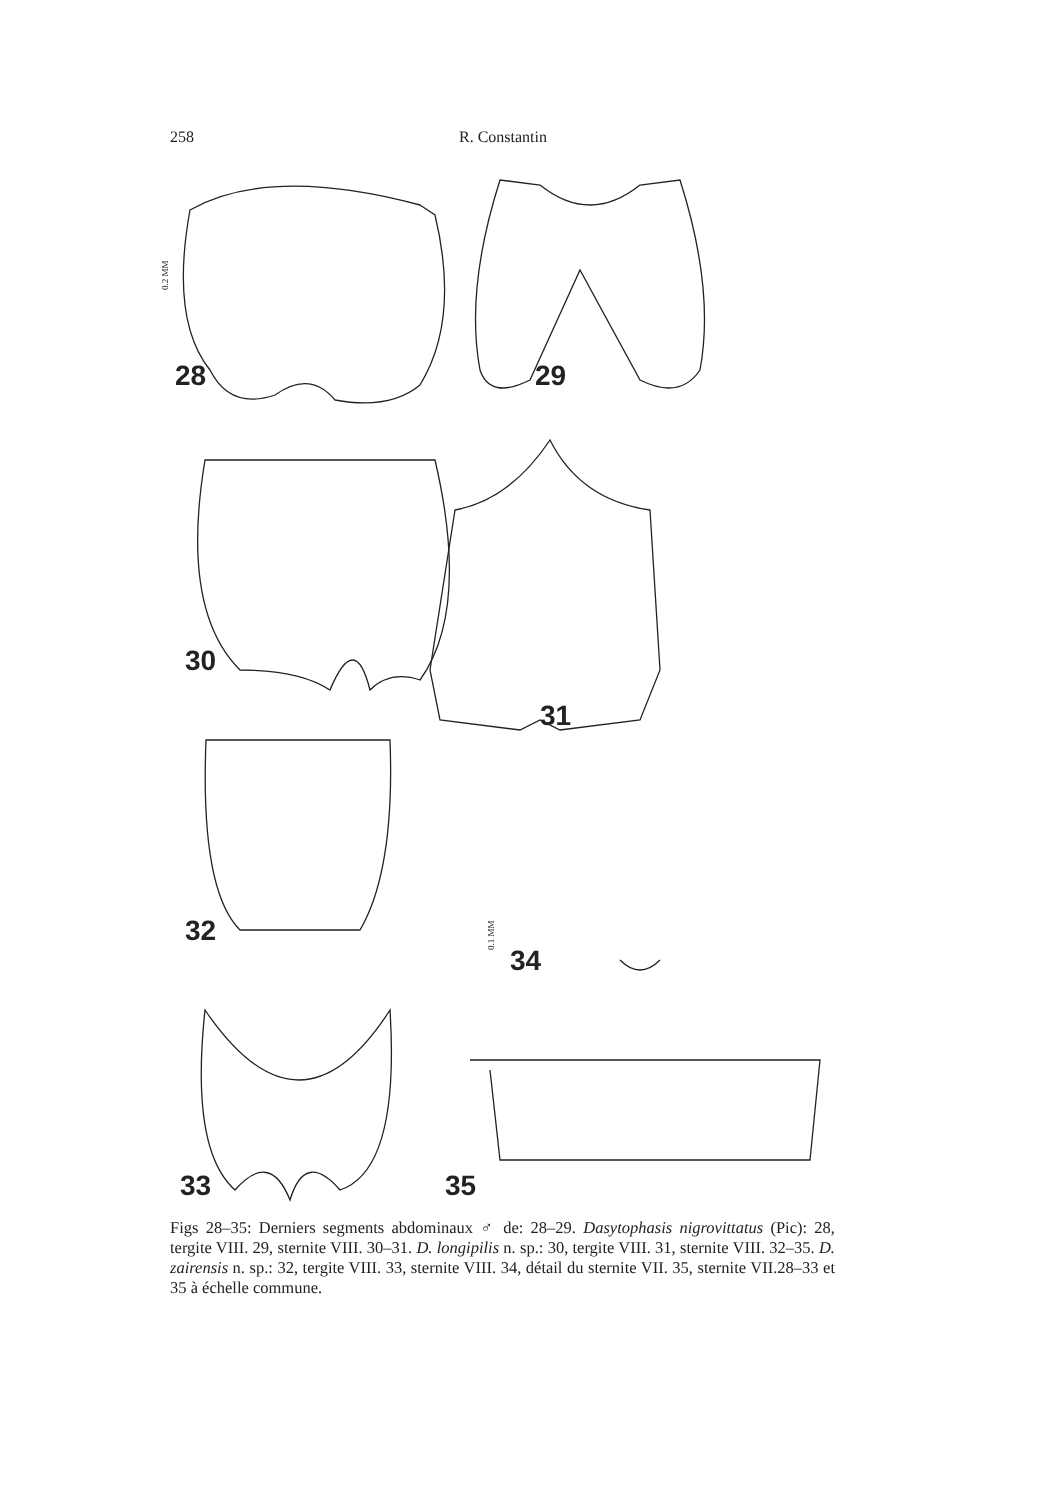258 R. Constantin
28
29
30
31
32
34
33
35
0.2 MM
0.1 MM
Figs 28–35: Derniers segments abdominaux ♂ de: 28–29. Dasytophasis nigrovittatus (Pic): 28, tergite VIII. 29, sternite VIII. 30–31. D. longipilis n. sp.: 30, tergite VIII. 31, sternite VIII. 32–35. D. zairensis n. sp.: 32, tergite VIII. 33, sternite VIII. 34, détail du sternite VII. 35, sternite VII.28–33 et 35 à échelle commune.